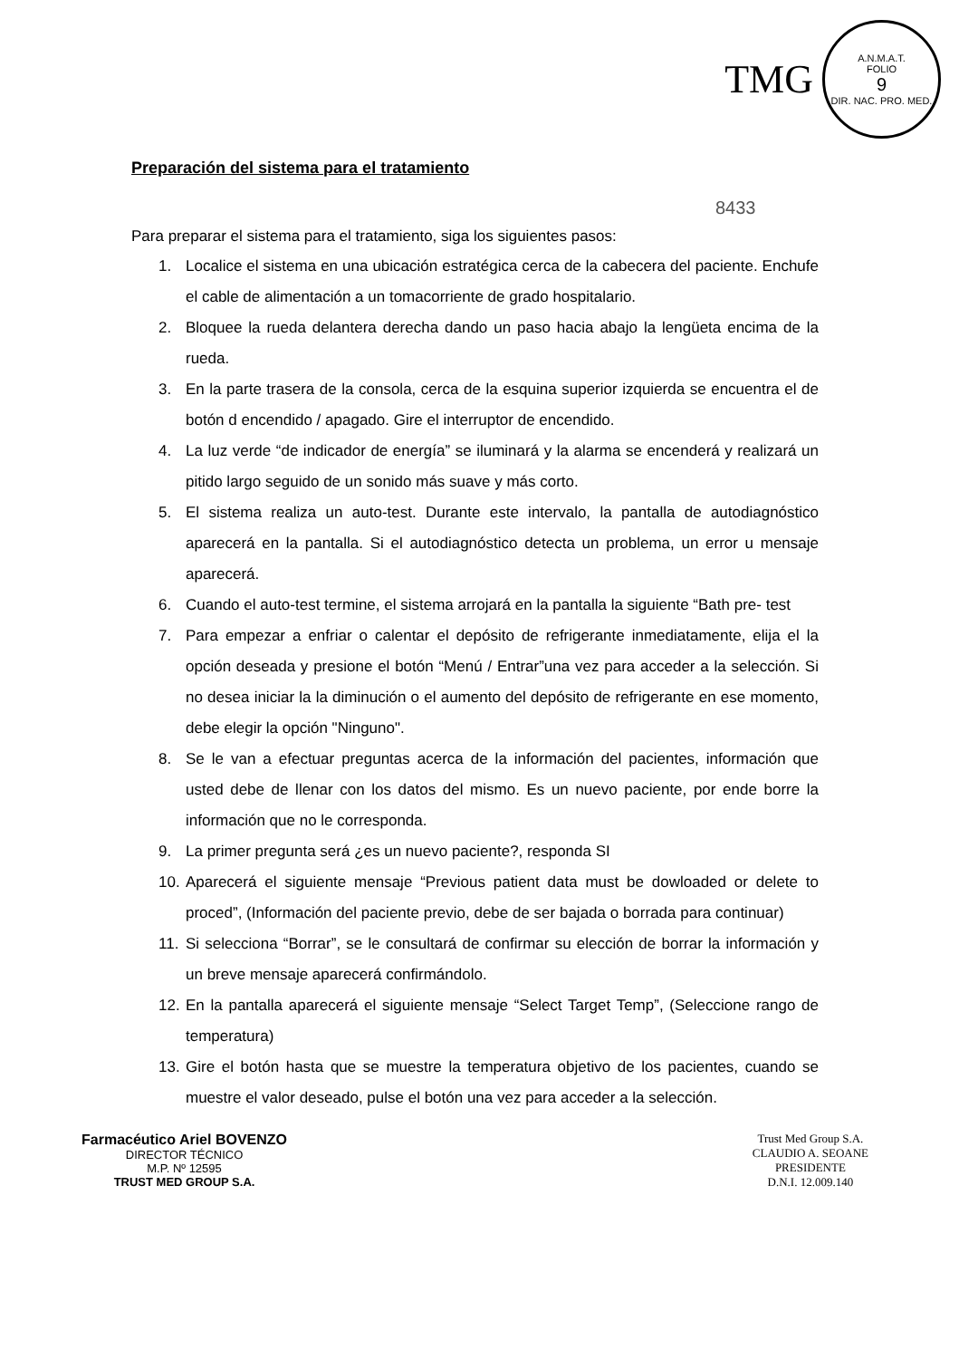TMG
A.N.M.A.T.
FOLIO
9
DIR. NAC. PRO. MED.
Preparación del sistema para el tratamiento
8433
Para preparar el sistema para el tratamiento, siga los siguientes pasos:
1. Localice el sistema en una ubicación estratégica cerca de la cabecera del paciente. Enchufe el cable de alimentación a un tomacorriente de grado hospitalario.
2. Bloquee la rueda delantera derecha dando un paso hacia abajo la lengüeta encima de la rueda.
3. En la parte trasera de la consola, cerca de la esquina superior izquierda se encuentra el de botón d encendido / apagado. Gire el interruptor de encendido.
4. La luz verde “de indicador de energía” se iluminará y la alarma se encenderá y realizará un pitido largo seguido de un sonido más suave y más corto.
5. El sistema realiza un auto-test. Durante este intervalo, la pantalla de autodiagnóstico aparecerá en la pantalla. Si el autodiagnóstico detecta un problema, un error u mensaje aparecerá.
6. Cuando el auto-test termine, el sistema arrojará en la pantalla la siguiente “Bath pre- test
7. Para empezar a enfriar o calentar el depósito de refrigerante inmediatamente, elija el la opción deseada y presione el botón “Menú / Entrar”una vez para acceder a la selección. Si no desea iniciar la la diminución o el aumento del depósito de refrigerante en ese momento, debe elegir la opción "Ninguno".
8. Se le van a efectuar preguntas acerca de la información del pacientes, información que usted debe de llenar con los datos del mismo. Es un nuevo paciente, por ende borre la información que no le corresponda.
9. La primer pregunta será ¿es un nuevo paciente?, responda SI
10. Aparecerá el siguiente mensaje “Previous patient data must be dowloaded or delete to proced”, (Información del paciente previo, debe de ser bajada o borrada para continuar)
11. Si selecciona “Borrar”, se le consultará de confirmar su elección de borrar la información y un breve mensaje aparecerá confirmándolo.
12. En la pantalla aparecerá el siguiente mensaje “Select Target Temp”, (Seleccione rango de temperatura)
13. Gire el botón hasta que se muestre la temperatura objetivo de los pacientes, cuando se muestre el valor deseado, pulse el botón una vez para acceder a la selección.
Farmacéutico Ariel BOVENZO
DIRECTOR TÉCNICO
M.P. Nº 12595
TRUST MED GROUP S.A.
Trust Med Group S.A.
CLAUDIO A. SEOANE
PRESIDENTE
D.N.I. 12.009.140